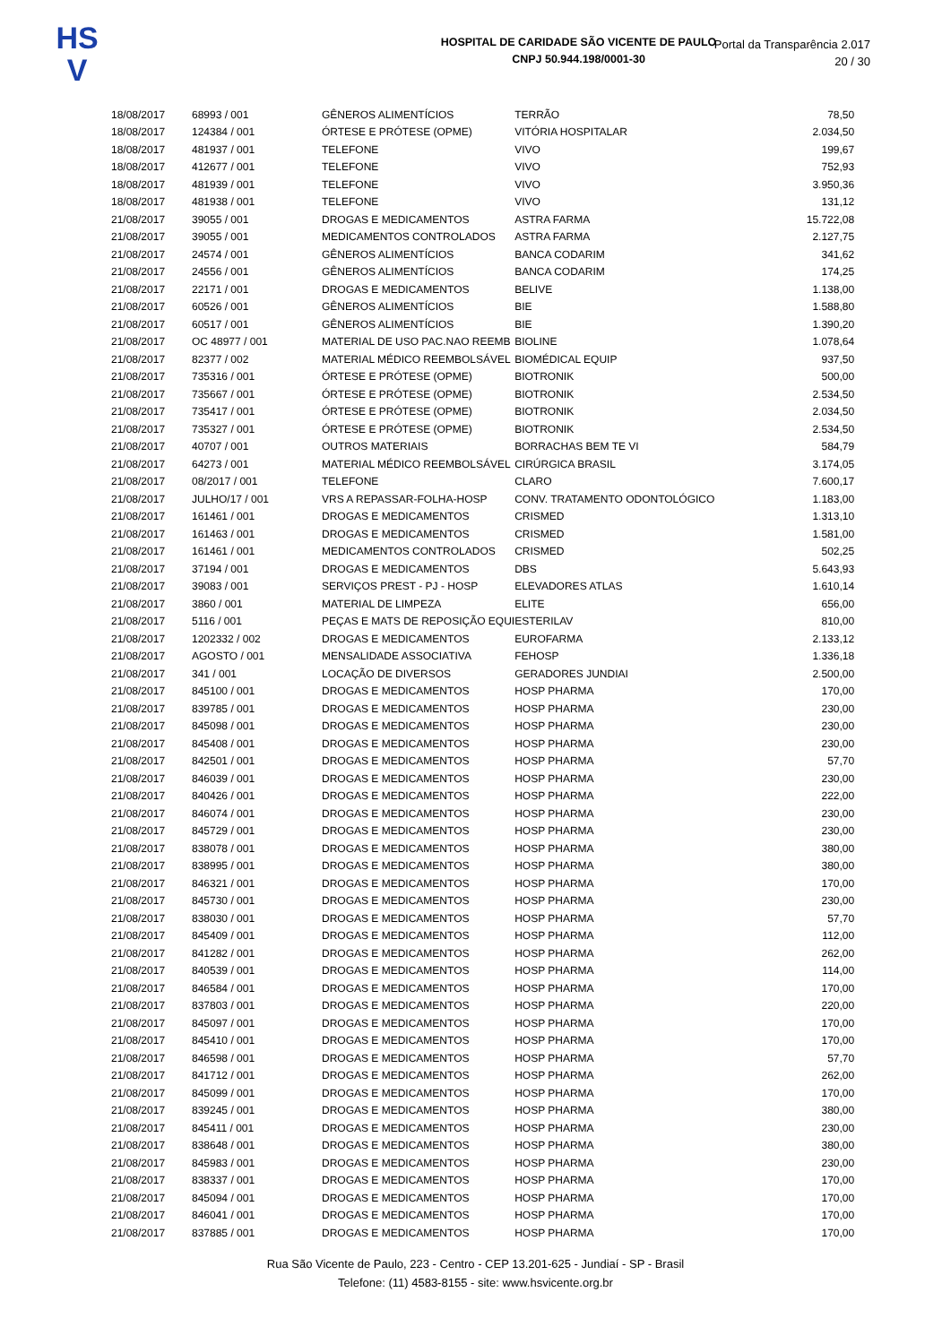HS
V
HOSPITAL DE CARIDADE SÃO VICENTE DE PAULO
CNPJ 50.944.198/0001-30
Portal da Transparência 2.017
20 / 30
| 18/08/2017 | 68993 / 001 | GÊNEROS ALIMENTÍCIOS | TERRÃO | 78,50 |
| 18/08/2017 | 124384 / 001 | ÓRTESE E PRÓTESE (OPME) | VITÓRIA HOSPITALAR | 2.034,50 |
| 18/08/2017 | 481937 / 001 | TELEFONE | VIVO | 199,67 |
| 18/08/2017 | 412677 / 001 | TELEFONE | VIVO | 752,93 |
| 18/08/2017 | 481939 / 001 | TELEFONE | VIVO | 3.950,36 |
| 18/08/2017 | 481938 / 001 | TELEFONE | VIVO | 131,12 |
| 21/08/2017 | 39055 / 001 | DROGAS E MEDICAMENTOS | ASTRA FARMA | 15.722,08 |
| 21/08/2017 | 39055 / 001 | MEDICAMENTOS CONTROLADOS | ASTRA FARMA | 2.127,75 |
| 21/08/2017 | 24574 / 001 | GÊNEROS ALIMENTÍCIOS | BANCA CODARIM | 341,62 |
| 21/08/2017 | 24556 / 001 | GÊNEROS ALIMENTÍCIOS | BANCA CODARIM | 174,25 |
| 21/08/2017 | 22171 / 001 | DROGAS E MEDICAMENTOS | BELIVE | 1.138,00 |
| 21/08/2017 | 60526 / 001 | GÊNEROS ALIMENTÍCIOS | BIE | 1.588,80 |
| 21/08/2017 | 60517 / 001 | GÊNEROS ALIMENTÍCIOS | BIE | 1.390,20 |
| 21/08/2017 | OC 48977 / 001 | MATERIAL DE USO PAC.NAO REEMB | BIOLINE | 1.078,64 |
| 21/08/2017 | 82377 / 002 | MATERIAL MÉDICO REEMBOLSÁVEL | BIOMÉDICAL EQUIP | 937,50 |
| 21/08/2017 | 735316 / 001 | ÓRTESE E PRÓTESE (OPME) | BIOTRONIK | 500,00 |
| 21/08/2017 | 735667 / 001 | ÓRTESE E PRÓTESE (OPME) | BIOTRONIK | 2.534,50 |
| 21/08/2017 | 735417 / 001 | ÓRTESE E PRÓTESE (OPME) | BIOTRONIK | 2.034,50 |
| 21/08/2017 | 735327 / 001 | ÓRTESE E PRÓTESE (OPME) | BIOTRONIK | 2.534,50 |
| 21/08/2017 | 40707 / 001 | OUTROS MATERIAIS | BORRACHAS BEM TE VI | 584,79 |
| 21/08/2017 | 64273 / 001 | MATERIAL MÉDICO REEMBOLSÁVEL | CIRÚRGICA BRASIL | 3.174,05 |
| 21/08/2017 | 08/2017 / 001 | TELEFONE | CLARO | 7.600,17 |
| 21/08/2017 | JULHO/17 / 001 | VRS A REPASSAR-FOLHA-HOSP | CONV. TRATAMENTO ODONTOLÓGICO | 1.183,00 |
| 21/08/2017 | 161461 / 001 | DROGAS E MEDICAMENTOS | CRISMED | 1.313,10 |
| 21/08/2017 | 161463 / 001 | DROGAS E MEDICAMENTOS | CRISMED | 1.581,00 |
| 21/08/2017 | 161461 / 001 | MEDICAMENTOS CONTROLADOS | CRISMED | 502,25 |
| 21/08/2017 | 37194 / 001 | DROGAS E MEDICAMENTOS | DBS | 5.643,93 |
| 21/08/2017 | 39083 / 001 | SERVIÇOS PREST - PJ - HOSP | ELEVADORES ATLAS | 1.610,14 |
| 21/08/2017 | 3860 / 001 | MATERIAL DE LIMPEZA | ELITE | 656,00 |
| 21/08/2017 | 5116 / 001 | PEÇAS E MATS DE REPOSIÇÃO EQUI | ESTERILAV | 810,00 |
| 21/08/2017 | 1202332 / 002 | DROGAS E MEDICAMENTOS | EUROFARMA | 2.133,12 |
| 21/08/2017 | AGOSTO / 001 | MENSALIDADE ASSOCIATIVA | FEHOSP | 1.336,18 |
| 21/08/2017 | 341 / 001 | LOCAÇÃO DE DIVERSOS | GERADORES JUNDIAI | 2.500,00 |
| 21/08/2017 | 845100 / 001 | DROGAS E MEDICAMENTOS | HOSP PHARMA | 170,00 |
| 21/08/2017 | 839785 / 001 | DROGAS E MEDICAMENTOS | HOSP PHARMA | 230,00 |
| 21/08/2017 | 845098 / 001 | DROGAS E MEDICAMENTOS | HOSP PHARMA | 230,00 |
| 21/08/2017 | 845408 / 001 | DROGAS E MEDICAMENTOS | HOSP PHARMA | 230,00 |
| 21/08/2017 | 842501 / 001 | DROGAS E MEDICAMENTOS | HOSP PHARMA | 57,70 |
| 21/08/2017 | 846039 / 001 | DROGAS E MEDICAMENTOS | HOSP PHARMA | 230,00 |
| 21/08/2017 | 840426 / 001 | DROGAS E MEDICAMENTOS | HOSP PHARMA | 222,00 |
| 21/08/2017 | 846074 / 001 | DROGAS E MEDICAMENTOS | HOSP PHARMA | 230,00 |
| 21/08/2017 | 845729 / 001 | DROGAS E MEDICAMENTOS | HOSP PHARMA | 230,00 |
| 21/08/2017 | 838078 / 001 | DROGAS E MEDICAMENTOS | HOSP PHARMA | 380,00 |
| 21/08/2017 | 838995 / 001 | DROGAS E MEDICAMENTOS | HOSP PHARMA | 380,00 |
| 21/08/2017 | 846321 / 001 | DROGAS E MEDICAMENTOS | HOSP PHARMA | 170,00 |
| 21/08/2017 | 845730 / 001 | DROGAS E MEDICAMENTOS | HOSP PHARMA | 230,00 |
| 21/08/2017 | 838030 / 001 | DROGAS E MEDICAMENTOS | HOSP PHARMA | 57,70 |
| 21/08/2017 | 845409 / 001 | DROGAS E MEDICAMENTOS | HOSP PHARMA | 112,00 |
| 21/08/2017 | 841282 / 001 | DROGAS E MEDICAMENTOS | HOSP PHARMA | 262,00 |
| 21/08/2017 | 840539 / 001 | DROGAS E MEDICAMENTOS | HOSP PHARMA | 114,00 |
| 21/08/2017 | 846584 / 001 | DROGAS E MEDICAMENTOS | HOSP PHARMA | 170,00 |
| 21/08/2017 | 837803 / 001 | DROGAS E MEDICAMENTOS | HOSP PHARMA | 220,00 |
| 21/08/2017 | 845097 / 001 | DROGAS E MEDICAMENTOS | HOSP PHARMA | 170,00 |
| 21/08/2017 | 845410 / 001 | DROGAS E MEDICAMENTOS | HOSP PHARMA | 170,00 |
| 21/08/2017 | 846598 / 001 | DROGAS E MEDICAMENTOS | HOSP PHARMA | 57,70 |
| 21/08/2017 | 841712 / 001 | DROGAS E MEDICAMENTOS | HOSP PHARMA | 262,00 |
| 21/08/2017 | 845099 / 001 | DROGAS E MEDICAMENTOS | HOSP PHARMA | 170,00 |
| 21/08/2017 | 839245 / 001 | DROGAS E MEDICAMENTOS | HOSP PHARMA | 380,00 |
| 21/08/2017 | 845411 / 001 | DROGAS E MEDICAMENTOS | HOSP PHARMA | 230,00 |
| 21/08/2017 | 838648 / 001 | DROGAS E MEDICAMENTOS | HOSP PHARMA | 380,00 |
| 21/08/2017 | 845983 / 001 | DROGAS E MEDICAMENTOS | HOSP PHARMA | 230,00 |
| 21/08/2017 | 838337 / 001 | DROGAS E MEDICAMENTOS | HOSP PHARMA | 170,00 |
| 21/08/2017 | 845094 / 001 | DROGAS E MEDICAMENTOS | HOSP PHARMA | 170,00 |
| 21/08/2017 | 846041 / 001 | DROGAS E MEDICAMENTOS | HOSP PHARMA | 170,00 |
| 21/08/2017 | 837885 / 001 | DROGAS E MEDICAMENTOS | HOSP PHARMA | 170,00 |
Rua São Vicente de Paulo, 223 - Centro - CEP 13.201-625 - Jundiaí - SP - Brasil
Telefone: (11) 4583-8155 - site: www.hsvicente.org.br